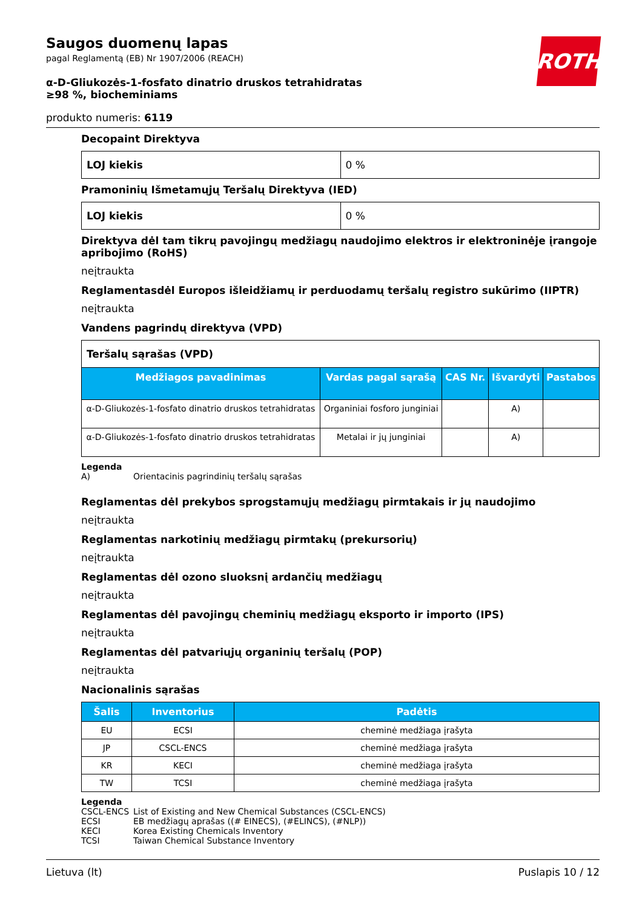ROTH
Saugos duomenų lapas
pagal Reglamentą (EB) Nr 1907/2006 (REACH)
α-D-Gliukozės-1-fosfato dinatrio druskos tetrahidratas ≥98 %, biocheminiams
produkto numeris: 6119
Decopaint Direktyva
| LOJ kiekis | 0 % |
Pramoninių Išmetamųjų Teršalų Direktyva (IED)
| LOJ kiekis | 0 % |
Direktyva dėl tam tikrų pavojingų medžiagų naudojimo elektros ir elektroninėje įrangoje apribojimo (RoHS)
neįtraukta
Reglamentasdėl Europos išleidžiamų ir perduodamų teršalų registro sukūrimo (IIPTR)
neįtraukta
Vandens pagrindų direktyva (VPD)
| Teršalų sąrašas (VPD) | | | | |
| Medžiagos pavadinimas | Vardas pagal sąrašą | CAS Nr. | Išvardyti | Pastabos |
| α-D-Gliukozės-1-fosfato dinatrio druskos tetrahidratas | Organiniai fosforo junginiai | | A) | |
| α-D-Gliukozės-1-fosfato dinatrio druskos tetrahidratas | Metalai ir jų junginiai | | A) | |
Legenda
A) Orientacinis pagrindinių teršalų sąrašas
Reglamentas dėl prekybos sprogstamųjų medžiagų pirmtakais ir jų naudojimo
neįtraukta
Reglamentas narkotinių medžiagų pirmtakų (prekursorių)
neįtraukta
Reglamentas dėl ozono sluoksnį ardančių medžiagų
neįtraukta
Reglamentas dėl pavojingų cheminių medžiagų eksporto ir importo (IPS)
neįtraukta
Reglamentas dėl patvariųjų organinių teršalų (POP)
neįtraukta
Nacionalinis sąrašas
| Šalis | Inventorius | Padėtis |
| --- | --- | --- |
| EU | ECSI | cheminė medžiaga įrašyta |
| JP | CSCL-ENCS | cheminė medžiaga įrašyta |
| KR | KECI | cheminė medžiaga įrašyta |
| TW | TCSI | cheminė medžiaga įrašyta |
Legenda
CSCL-ENCS List of Existing and New Chemical Substances (CSCL-ENCS)
ECSI EB medžiagų aprašas ((# EINECS), (#ELINCS), (#NLP))
KECI Korea Existing Chemicals Inventory
TCSI Taiwan Chemical Substance Inventory
Lietuva (lt) Puslapis 10 / 12